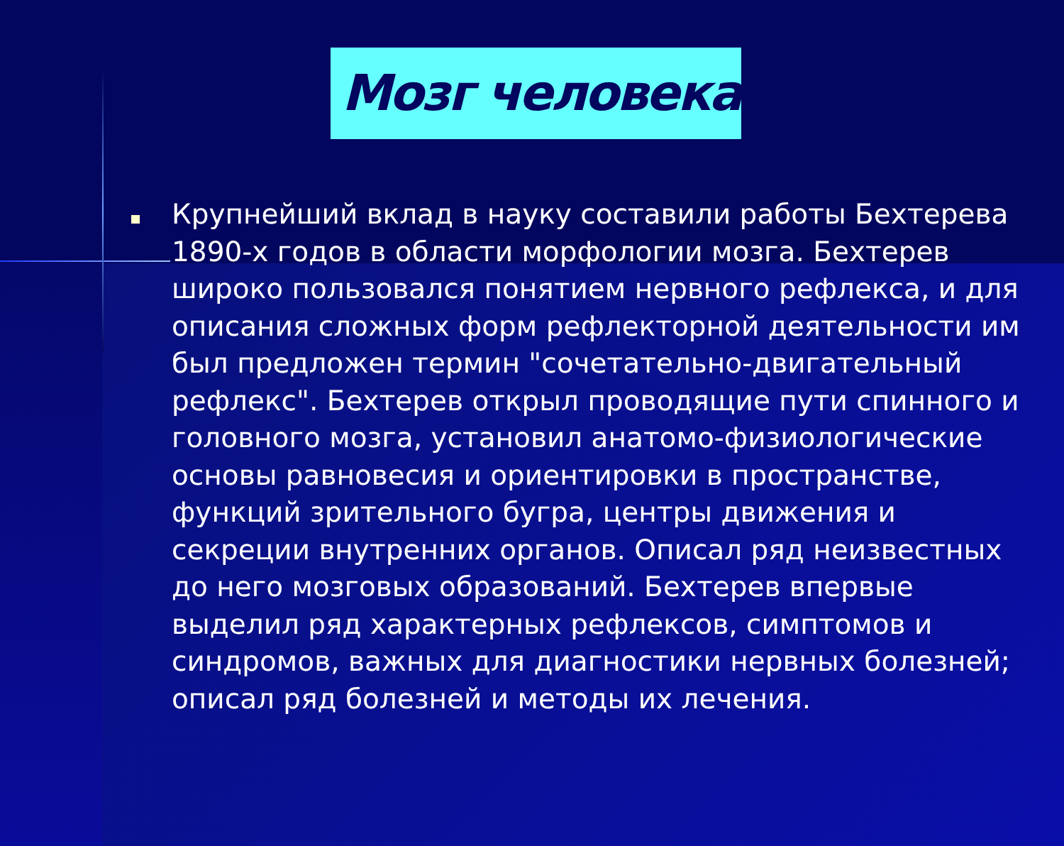Мозг человека
Крупнейший вклад в науку составили работы Бехтерева 1890-х годов в области морфологии мозга. Бехтерев широко пользовался понятием нервного рефлекса, и для описания сложных форм рефлекторной деятельности им был предложен термин "сочетательно-двигательный рефлекс". Бехтерев открыл проводящие пути спинного и головного мозга, установил анатомо-физиологические основы равновесия и ориентировки в пространстве, функций зрительного бугра, центры движения и секреции внутренних органов. Описал ряд неизвестных до него мозговых образований. Бехтерев впервые выделил ряд характерных рефлексов, симптомов и синдромов, важных для диагностики нервных болезней; описал ряд болезней и методы их лечения.